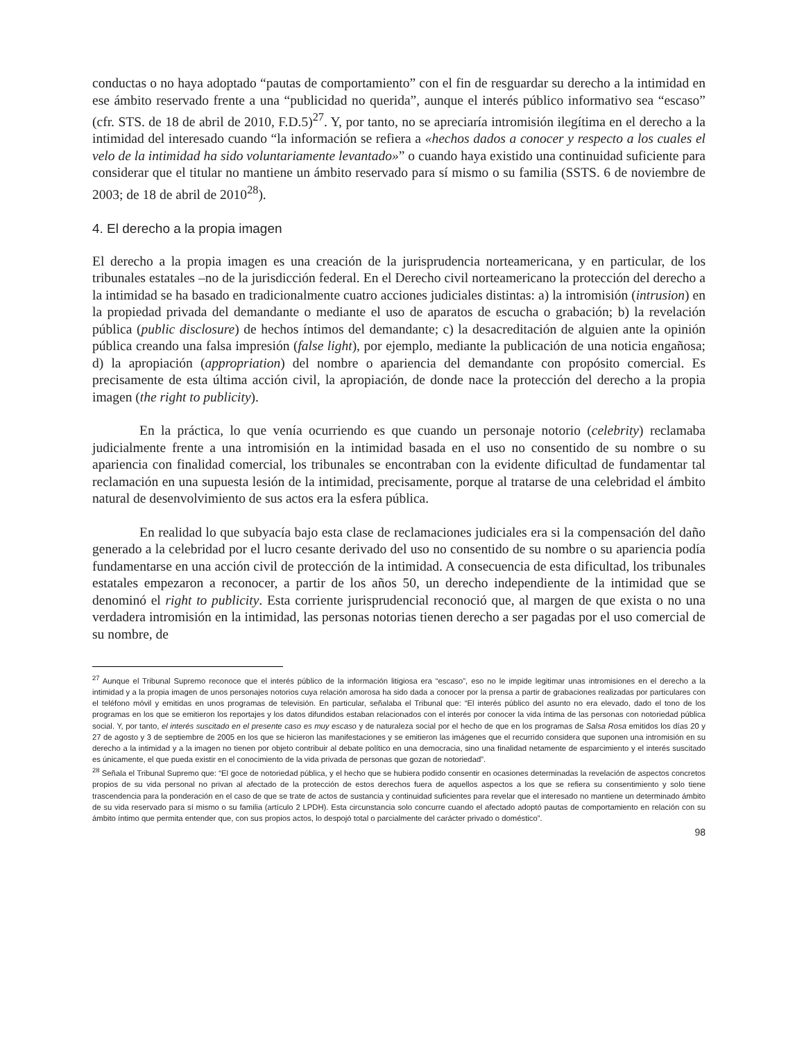conductas o no haya adoptado “pautas de comportamiento” con el fin de resguardar su derecho a la intimidad en ese ámbito reservado frente a una “publicidad no querida”, aunque el interés público informativo sea “escaso” (cfr. STS. de 18 de abril de 2010, F.D.5)<sup>27</sup>. Y, por tanto, no se apreciaría intromisión ilegítima en el derecho a la intimidad del interesado cuando “la información se refiera a «hechos dados a conocer y respecto a los cuales el velo de la intimidad ha sido voluntariamente levantado»” o cuando haya existido una continuidad suficiente para considerar que el titular no mantiene un ámbito reservado para sí mismo o su familia (SSTS. 6 de noviembre de 2003; de 18 de abril de 2010<sup>28</sup>).
4. El derecho a la propia imagen
El derecho a la propia imagen es una creación de la jurisprudencia norteamericana, y en particular, de los tribunales estatales –no de la jurisdicción federal. En el Derecho civil norteamericano la protección del derecho a la intimidad se ha basado en tradicionalmente cuatro acciones judiciales distintas: a) la intromisión (intrusion) en la propiedad privada del demandante o mediante el uso de aparatos de escucha o grabación; b) la revelación pública (public disclosure) de hechos íntimos del demandante; c) la desacreditación de alguien ante la opinión pública creando una falsa impresión (false light), por ejemplo, mediante la publicación de una noticia engañosa; d) la apropiación (appropriation) del nombre o apariencia del demandante con propósito comercial. Es precisamente de esta última acción civil, la apropiación, de donde nace la protección del derecho a la propia imagen (the right to publicity).
En la práctica, lo que venía ocurriendo es que cuando un personaje notorio (celebrity) reclamaba judicialmente frente a una intromisión en la intimidad basada en el uso no consentido de su nombre o su apariencia con finalidad comercial, los tribunales se encontraban con la evidente dificultad de fundamentar tal reclamación en una supuesta lesión de la intimidad, precisamente, porque al tratarse de una celebridad el ámbito natural de desenvolvimiento de sus actos era la esfera pública.
En realidad lo que subyacía bajo esta clase de reclamaciones judiciales era si la compensación del daño generado a la celebridad por el lucro cesante derivado del uso no consentido de su nombre o su apariencia podía fundamentarse en una acción civil de protección de la intimidad. A consecuencia de esta dificultad, los tribunales estatales empezaron a reconocer, a partir de los años 50, un derecho independiente de la intimidad que se denominó el right to publicity. Esta corriente jurisprudencial reconoció que, al margen de que exista o no una verdadera intromisión en la intimidad, las personas notorias tienen derecho a ser pagadas por el uso comercial de su nombre, de
<sup>27</sup> Aunque el Tribunal Supremo reconoce que el interés público de la información litigiosa era “escaso”, eso no le impide legitimar unas intromisiones en el derecho a la intimidad y a la propia imagen de unos personajes notorios cuya relación amorosa ha sido dada a conocer por la prensa a partir de grabaciones realizadas por particulares con el teléfono móvil y emitidas en unos programas de televisión. En particular, señalaba el Tribunal que: “El interés público del asunto no era elevado, dado el tono de los programas en los que se emitieron los reportajes y los datos difundidos estaban relacionados con el interés por conocer la vida íntima de las personas con notoriedad pública social. Y, por tanto, el interés suscitado en el presente caso es muy escaso y de naturaleza social por el hecho de que en los programas de Salsa Rosa emitidos los días 20 y 27 de agosto y 3 de septiembre de 2005 en los que se hicieron las manifestaciones y se emitieron las imágenes que el recurrido considera que suponen una intromisión en su derecho a la intimidad y a la imagen no tienen por objeto contribuir al debate político en una democracia, sino una finalidad netamente de esparcimiento y el interés suscitado es únicamente, el que pueda existir en el conocimiento de la vida privada de personas que gozan de notoriedad”.
<sup>28</sup> Señala el Tribunal Supremo que: “El goce de notoriedad pública, y el hecho que se hubiera podido consentir en ocasiones determinadas la revelación de aspectos concretos propios de su vida personal no privan al afectado de la protección de estos derechos fuera de aquellos aspectos a los que se refiera su consentimiento y solo tiene trascendencia para la ponderación en el caso de que se trate de actos de sustancia y continuidad suficientes para revelar que el interesado no mantiene un determinado ámbito de su vida reservado para sí mismo o su familia (artículo 2 LPDH). Esta circunstancia solo concurre cuando el afectado adoptó pautas de comportamiento en relación con su ámbito íntimo que permita entender que, con sus propios actos, lo despojó total o parcialmente del carácter privado o doméstico”.
98